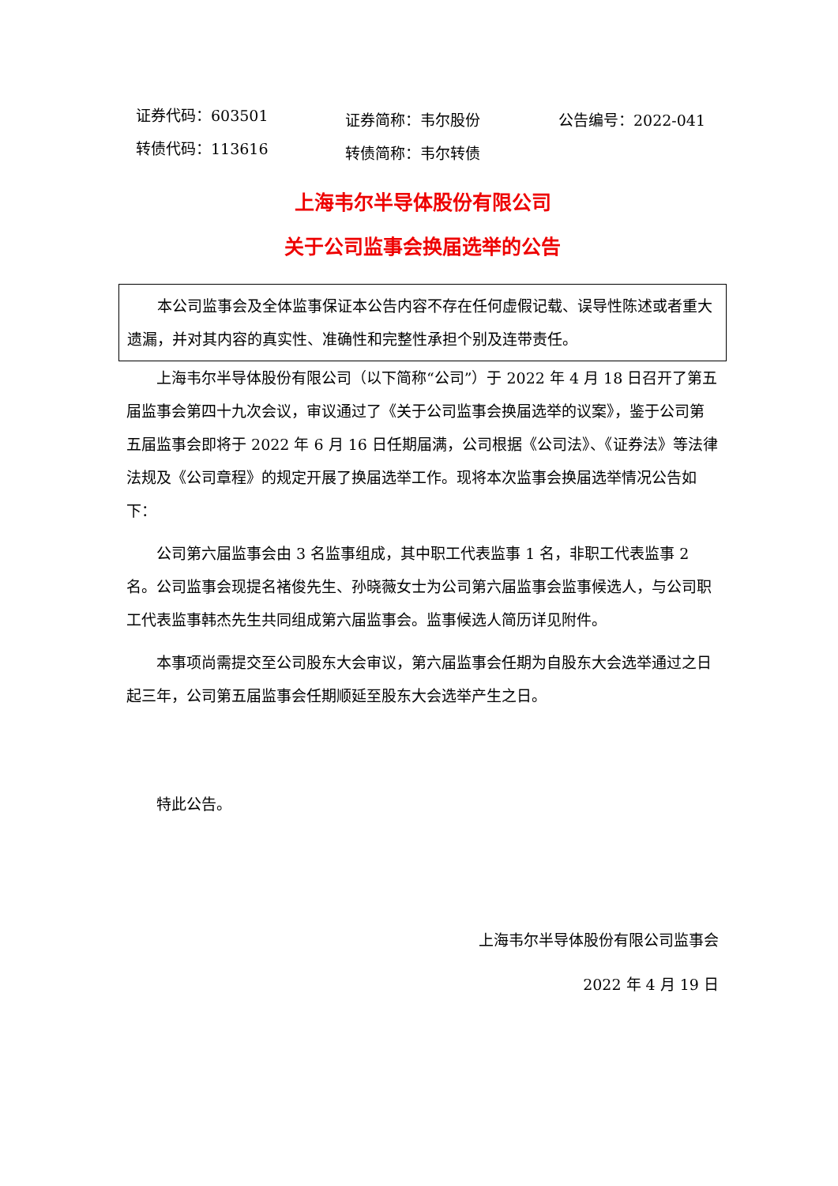证券代码：603501
转债代码：113616
证券简称：韦尔股份
转债简称：韦尔转债
公告编号：2022-041
上海韦尔半导体股份有限公司
关于公司监事会换届选举的公告
本公司监事会及全体监事保证本公告内容不存在任何虚假记载、误导性陈述或者重大遗漏，并对其内容的真实性、准确性和完整性承担个别及连带责任。
上海韦尔半导体股份有限公司（以下简称“公司”）于 2022 年 4 月 18 日召开了第五届监事会第四十九次会议，审议通过了《关于公司监事会换届选举的议案》，鉴于公司第五届监事会即将于 2022 年 6 月 16 日任期届满，公司根据《公司法》、《证券法》等法律法规及《公司章程》的规定开展了换届选举工作。现将本次监事会换届选举情况公告如下：
公司第六届监事会由 3 名监事组成，其中职工代表监事 1 名，非职工代表监事 2 名。公司监事会现提名褚俊先生、孙晓薇女士为公司第六届监事会监事候选人，与公司职工代表监事韩杰先生共同组成第六届监事会。监事候选人简历详见附件。
本事项尚需提交至公司股东大会审议，第六届监事会任期为自股东大会选举通过之日起三年，公司第五届监事会任期顺延至股东大会选举产生之日。
特此公告。
上海韦尔半导体股份有限公司监事会
2022 年 4 月 19 日